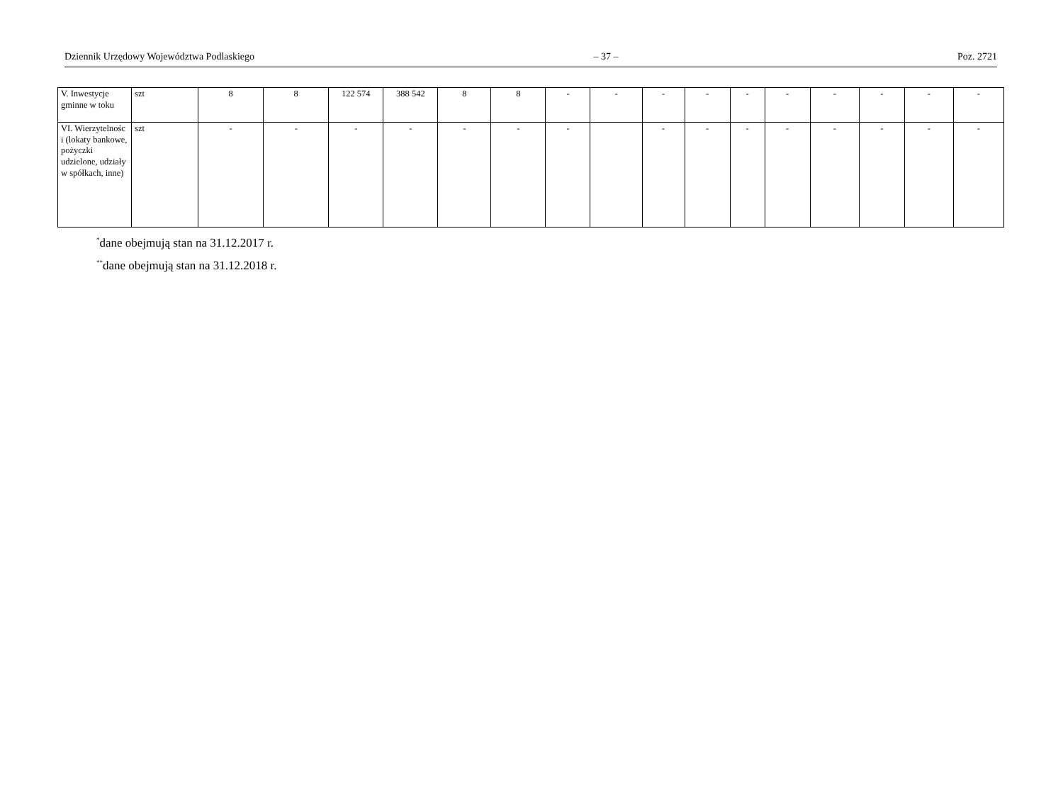Dziennik Urzędowy Województwa Podlaskiego – 37 – Poz. 2721
| V. Inwestycje gminne w toku | szt | 8 | 8 | 122 574 | 388 542 | 8 | 8 | - | - | - | - | - | - | - | - | - | - |
| VI. Wierzytelnośc i (lokaty bankowe, pożyczki udzielone, udziały w spółkach, inne) | szt | - | - | - | - | - | - | - | | - | - | - | - | - | - | - | - |
<sup>*</sup> dane obejmują stan na 31.12.2017 r.
<sup>**</sup> dane obejmują stan na 31.12.2018 r.